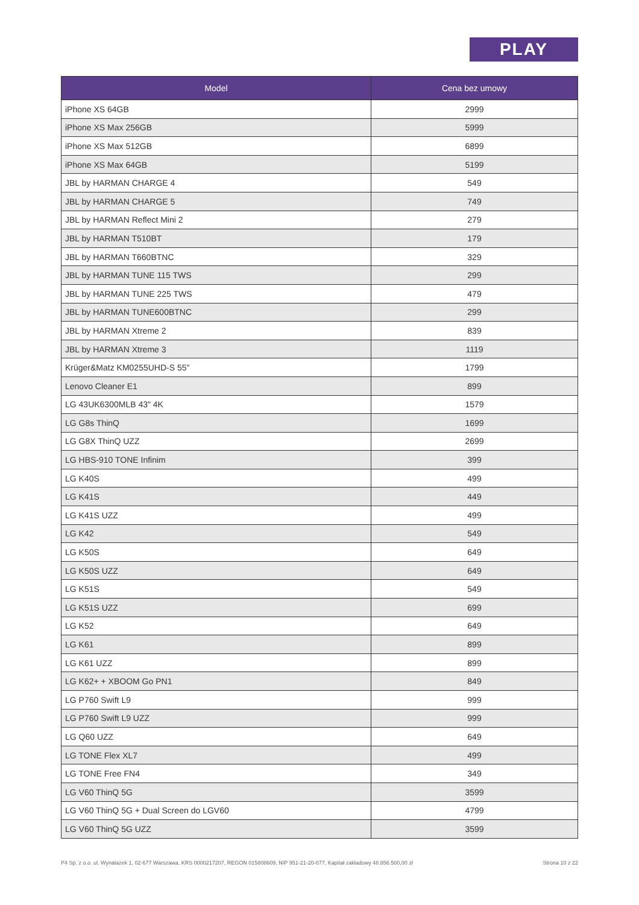PLAY
| Model | Cena bez umowy |
| --- | --- |
| iPhone XS 64GB | 2999 |
| iPhone XS Max 256GB | 5999 |
| iPhone XS Max 512GB | 6899 |
| iPhone XS Max 64GB | 5199 |
| JBL by HARMAN CHARGE 4 | 549 |
| JBL by HARMAN CHARGE 5 | 749 |
| JBL by HARMAN Reflect Mini 2 | 279 |
| JBL by HARMAN T510BT | 179 |
| JBL by HARMAN T660BTNC | 329 |
| JBL by HARMAN TUNE 115 TWS | 299 |
| JBL by HARMAN TUNE 225 TWS | 479 |
| JBL by HARMAN TUNE600BTNC | 299 |
| JBL by HARMAN Xtreme 2 | 839 |
| JBL by HARMAN Xtreme 3 | 1119 |
| Krüger&Matz KM0255UHD-S 55" | 1799 |
| Lenovo Cleaner E1 | 899 |
| LG 43UK6300MLB 43" 4K | 1579 |
| LG G8s ThinQ | 1699 |
| LG G8X ThinQ UZZ | 2699 |
| LG HBS-910 TONE Infinim | 399 |
| LG K40S | 499 |
| LG K41S | 449 |
| LG K41S UZZ | 499 |
| LG K42 | 549 |
| LG K50S | 649 |
| LG K50S UZZ | 649 |
| LG K51S | 549 |
| LG K51S UZZ | 699 |
| LG K52 | 649 |
| LG K61 | 899 |
| LG K61 UZZ | 899 |
| LG K62+ + XBOOM Go PN1 | 849 |
| LG P760 Swift L9 | 999 |
| LG P760 Swift L9 UZZ | 999 |
| LG Q60 UZZ | 649 |
| LG TONE Flex XL7 | 499 |
| LG TONE Free FN4 | 349 |
| LG V60 ThinQ 5G | 3599 |
| LG V60 ThinQ 5G + Dual Screen do LGV60 | 4799 |
| LG V60 ThinQ 5G UZZ | 3599 |
P4 Sp. z o.o. ul. Wynalazek 1, 02-677 Warszawa, KRS 0000217207, REGON 015808609, NIP 951-21-20-077, Kapitał zakładowy 48.856.500,00 zł Strona 10 z 22